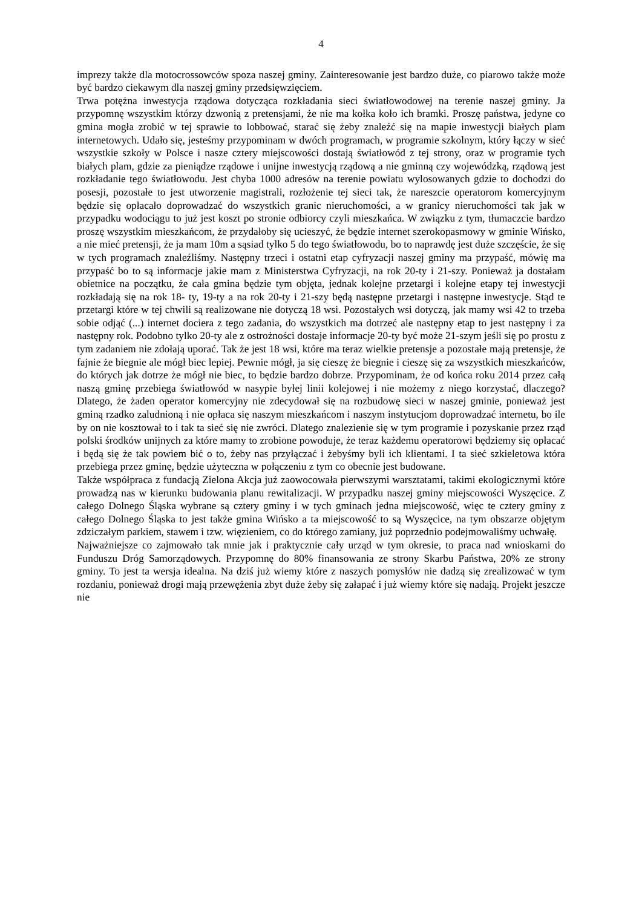4
imprezy także dla motocrossowców spoza naszej gminy. Zainteresowanie jest bardzo duże, co piarowo także może być bardzo ciekawym dla naszej gminy przedsięwzięciem.
Trwa potężna inwestycja rządowa dotycząca rozkładania sieci światłowodowej na terenie naszej gminy. Ja przypomnę wszystkim którzy dzwonią z pretensjami, że nie ma kołka koło ich bramki. Proszę państwa, jedyne co gmina mogła zrobić w tej sprawie to lobbować, starać się żeby znaleźć się na mapie inwestycji białych plam internetowych. Udało się, jesteśmy przypominam w dwóch programach, w programie szkolnym, który łączy w sieć wszystkie szkoły w Polsce i nasze cztery miejscowości dostają światłowód z tej strony, oraz w programie tych białych plam, gdzie za pieniądze rządowe i unijne inwestycją rządową a nie gminną czy wojewódzką, rządową jest rozkładanie tego światłowodu. Jest chyba 1000 adresów na terenie powiatu wylosowanych gdzie to dochodzi do posesji, pozostałe to jest utworzenie magistrali, rozłożenie tej sieci tak, że nareszcie operatorom komercyjnym będzie się opłacało doprowadzać do wszystkich granic nieruchomości, a w granicy nieruchomości tak jak w przypadku wodociągu to już jest koszt po stronie odbiorcy czyli mieszkańca. W związku z tym, tłumaczcie bardzo proszę wszystkim mieszkańcom, że przydałoby się ucieszyć, że będzie internet szerokopasmowy w gminie Wińsko, a nie mieć pretensji, że ja mam 10m a sąsiad tylko 5 do tego światłowodu, bo to naprawdę jest duże szczęście, że się w tych programach znaleźliśmy. Następny trzeci i ostatni etap cyfryzacji naszej gminy ma przypaść, mówię ma przypaść bo to są informacje jakie mam z Ministerstwa Cyfryzacji, na rok 20-ty i 21-szy. Ponieważ ja dostałam obietnice na początku, że cała gmina będzie tym objęta, jednak kolejne przetargi i kolejne etapy tej inwestycji rozkładają się na rok 18- ty, 19-ty a na rok 20-ty i 21-szy będą następne przetargi i następne inwestycje. Stąd te przetargi które w tej chwili są realizowane nie dotyczą 18 wsi. Pozostałych wsi dotyczą, jak mamy wsi 42 to trzeba sobie odjąć (...) internet dociera z tego zadania, do wszystkich ma dotrzeć ale następny etap to jest następny i za następny rok. Podobno tylko 20-ty ale z ostrożności dostaje informacje 20-ty być może 21-szym jeśli się po prostu z tym zadaniem nie zdołają uporać. Tak że jest 18 wsi, które ma teraz wielkie pretensje a pozostałe mają pretensje, że fajnie że biegnie ale mógł biec lepiej. Pewnie mógł, ja się cieszę że biegnie i cieszę się za wszystkich mieszkańców, do których jak dotrze że mógł nie biec, to będzie bardzo dobrze. Przypominam, że od końca roku 2014 przez całą naszą gminę przebiega światłowód w nasypie byłej linii kolejowej i nie możemy z niego korzystać, dlaczego? Dlatego, że żaden operator komercyjny nie zdecydował się na rozbudowę sieci w naszej gminie, ponieważ jest gminą rzadko zaludnioną i nie opłaca się naszym mieszkańcom i naszym instytucjom doprowadzać internetu, bo ile by on nie kosztował to i tak ta sieć się nie zwróci. Dlatego znalezienie się w tym programie i pozyskanie przez rząd polski środków unijnych za które mamy to zrobione powoduje, że teraz każdemu operatorowi będziemy się opłacać i będą się że tak powiem bić o to, żeby nas przyłączać i żebyśmy byli ich klientami. I ta sieć szkieletowa która przebiega przez gminę, będzie użyteczna w połączeniu z tym co obecnie jest budowane.
Także współpraca z fundacją Zielona Akcja już zaowocowała pierwszymi warsztatami, takimi ekologicznymi które prowadzą nas w kierunku budowania planu rewitalizacji. W przypadku naszej gminy miejscowości Wyszęcice. Z całego Dolnego Śląska wybrane są cztery gminy i w tych gminach jedna miejscowość, więc te cztery gminy z całego Dolnego Śląska to jest także gmina Wińsko a ta miejscowość to są Wyszęcice, na tym obszarze objętym zdziczałym parkiem, stawem i tzw. więzieniem, co do którego zamiany, już poprzednio podejmowaliśmy uchwałę.
Najważniejsze co zajmowało tak mnie jak i praktycznie cały urząd w tym okresie, to praca nad wnioskami do Funduszu Dróg Samorządowych. Przypomnę do 80% finansowania ze strony Skarbu Państwa, 20% ze strony gminy. To jest ta wersja idealna. Na dziś już wiemy które z naszych pomysłów nie dadzą się zrealizować w tym rozdaniu, ponieważ drogi mają przewężenia zbyt duże żeby się załapać i już wiemy które się nadają. Projekt jeszcze nie